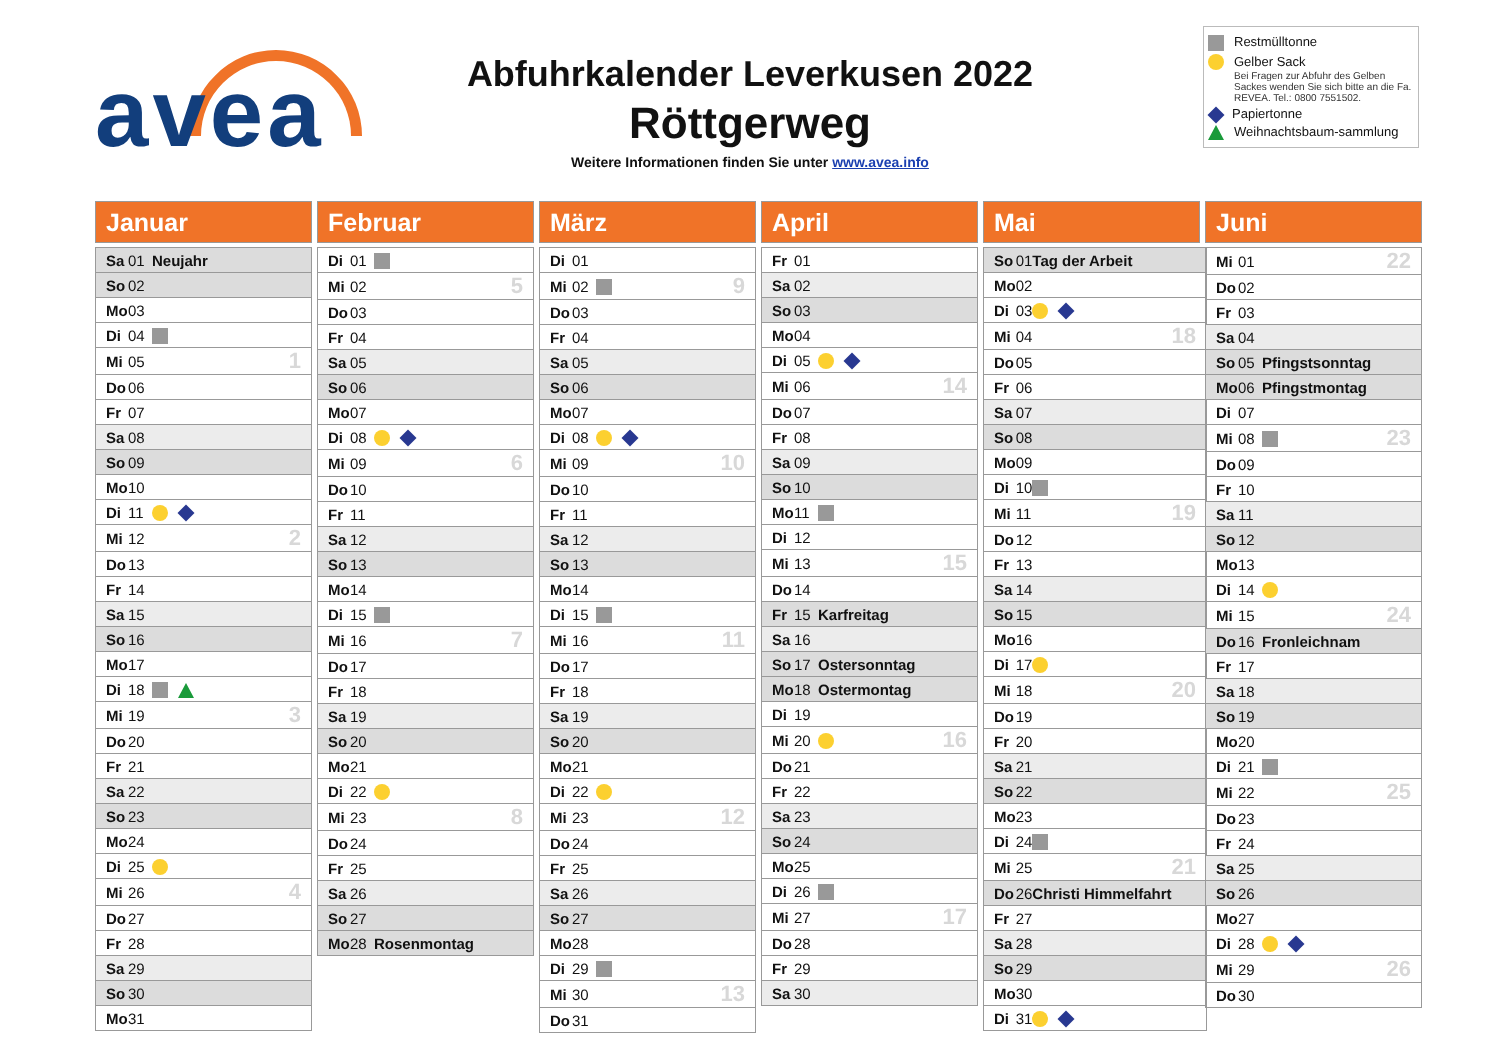avea
Abfuhrkalender Leverkusen 2022
Röttgerweg
Weitere Informationen finden Sie unter www.avea.info
Restmülltonne
Gelber Sack
Bei Fragen zur Abfuhr des Gelben Sackes wenden Sie sich bitte an die Fa. REVEA. Tel.: 0800 7551502.
Papiertonne
Weihnachtsbaum-sammlung
Januar
| Sa | 01 | Neujahr | |
| So | 02 | | |
| Mo | 03 | | |
| Di | 04 | | |
| Mi | 05 | | 1 |
| Do | 06 | | |
| Fr | 07 | | |
| Sa | 08 | | |
| So | 09 | | |
| Mo | 10 | | |
| Di | 11 | | |
| Mi | 12 | | 2 |
| Do | 13 | | |
| Fr | 14 | | |
| Sa | 15 | | |
| So | 16 | | |
| Mo | 17 | | |
| Di | 18 | | |
| Mi | 19 | | 3 |
| Do | 20 | | |
| Fr | 21 | | |
| Sa | 22 | | |
| So | 23 | | |
| Mo | 24 | | |
| Di | 25 | | |
| Mi | 26 | | 4 |
| Do | 27 | | |
| Fr | 28 | | |
| Sa | 29 | | |
| So | 30 | | |
| Mo | 31 | | |
Februar
| Di | 01 | | |
| Mi | 02 | | 5 |
| Do | 03 | | |
| Fr | 04 | | |
| Sa | 05 | | |
| So | 06 | | |
| Mo | 07 | | |
| Di | 08 | | |
| Mi | 09 | | 6 |
| Do | 10 | | |
| Fr | 11 | | |
| Sa | 12 | | |
| So | 13 | | |
| Mo | 14 | | |
| Di | 15 | | |
| Mi | 16 | | 7 |
| Do | 17 | | |
| Fr | 18 | | |
| Sa | 19 | | |
| So | 20 | | |
| Mo | 21 | | |
| Di | 22 | | |
| Mi | 23 | | 8 |
| Do | 24 | | |
| Fr | 25 | | |
| Sa | 26 | | |
| So | 27 | | |
| Mo | 28 | Rosenmontag | |
März
| Di | 01 | | |
| Mi | 02 | | 9 |
| Do | 03 | | |
| Fr | 04 | | |
| Sa | 05 | | |
| So | 06 | | |
| Mo | 07 | | |
| Di | 08 | | |
| Mi | 09 | | 10 |
| Do | 10 | | |
| Fr | 11 | | |
| Sa | 12 | | |
| So | 13 | | |
| Mo | 14 | | |
| Di | 15 | | |
| Mi | 16 | | 11 |
| Do | 17 | | |
| Fr | 18 | | |
| Sa | 19 | | |
| So | 20 | | |
| Mo | 21 | | |
| Di | 22 | | |
| Mi | 23 | | 12 |
| Do | 24 | | |
| Fr | 25 | | |
| Sa | 26 | | |
| So | 27 | | |
| Mo | 28 | | |
| Di | 29 | | |
| Mi | 30 | | 13 |
| Do | 31 | | |
April
| Fr | 01 | | |
| Sa | 02 | | |
| So | 03 | | |
| Mo | 04 | | |
| Di | 05 | | |
| Mi | 06 | | 14 |
| Do | 07 | | |
| Fr | 08 | | |
| Sa | 09 | | |
| So | 10 | | |
| Mo | 11 | | |
| Di | 12 | | |
| Mi | 13 | | 15 |
| Do | 14 | | |
| Fr | 15 | Karfreitag | |
| Sa | 16 | | |
| So | 17 | Ostersonntag | |
| Mo | 18 | Ostermontag | |
| Di | 19 | | |
| Mi | 20 | | 16 |
| Do | 21 | | |
| Fr | 22 | | |
| Sa | 23 | | |
| So | 24 | | |
| Mo | 25 | | |
| Di | 26 | | |
| Mi | 27 | | 17 |
| Do | 28 | | |
| Fr | 29 | | |
| Sa | 30 | | |
Mai
| So | 01 | Tag der Arbeit | |
| Mo | 02 | | |
| Di | 03 | | |
| Mi | 04 | | 18 |
| Do | 05 | | |
| Fr | 06 | | |
| Sa | 07 | | |
| So | 08 | | |
| Mo | 09 | | |
| Di | 10 | | |
| Mi | 11 | | 19 |
| Do | 12 | | |
| Fr | 13 | | |
| Sa | 14 | | |
| So | 15 | | |
| Mo | 16 | | |
| Di | 17 | | |
| Mi | 18 | | 20 |
| Do | 19 | | |
| Fr | 20 | | |
| Sa | 21 | | |
| So | 22 | | |
| Mo | 23 | | |
| Di | 24 | | |
| Mi | 25 | | 21 |
| Do | 26 | Christi Himmelfahrt | |
| Fr | 27 | | |
| Sa | 28 | | |
| So | 29 | | |
| Mo | 30 | | |
| Di | 31 | | |
Juni
| Mi | 01 | | 22 |
| Do | 02 | | |
| Fr | 03 | | |
| Sa | 04 | | |
| So | 05 | Pfingstsonntag | |
| Mo | 06 | Pfingstmontag | |
| Di | 07 | | |
| Mi | 08 | | 23 |
| Do | 09 | | |
| Fr | 10 | | |
| Sa | 11 | | |
| So | 12 | | |
| Mo | 13 | | |
| Di | 14 | | |
| Mi | 15 | | 24 |
| Do | 16 | Fronleichnam | |
| Fr | 17 | | |
| Sa | 18 | | |
| So | 19 | | |
| Mo | 20 | | |
| Di | 21 | | |
| Mi | 22 | | 25 |
| Do | 23 | | |
| Fr | 24 | | |
| Sa | 25 | | |
| So | 26 | | |
| Mo | 27 | | |
| Di | 28 | | |
| Mi | 29 | | 26 |
| Do | 30 | | |